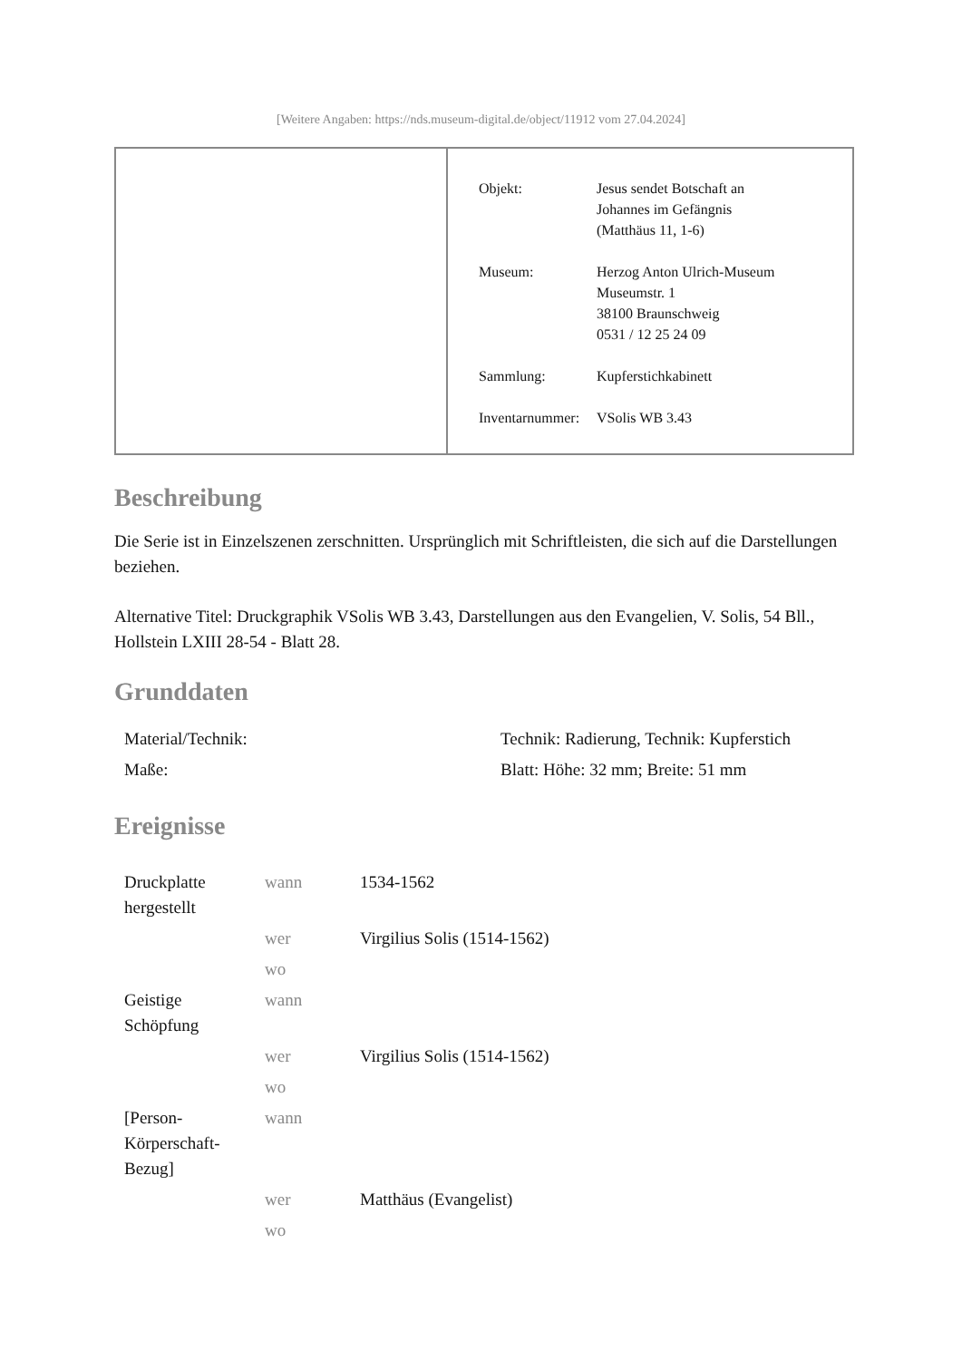[Weitere Angaben: https://nds.museum-digital.de/object/11912 vom 27.04.2024]
| Objekt: | Jesus sendet Botschaft an Johannes im Gefängnis (Matthäus 11, 1-6) |
| Museum: | Herzog Anton Ulrich-Museum Museumstr. 1 38100 Braunschweig 0531 / 12 25 24 09 |
| Sammlung: | Kupferstichkabinett |
| Inventarnummer: | VSolis WB 3.43 |
Beschreibung
Die Serie ist in Einzelszenen zerschnitten. Ursprünglich mit Schriftleisten, die sich auf die Darstellungen beziehen.
Alternative Titel: Druckgraphik VSolis WB 3.43, Darstellungen aus den Evangelien, V. Solis, 54 Bll., Hollstein LXIII 28-54 - Blatt 28.
Grunddaten
| Material/Technik: | Technik: Radierung, Technik: Kupferstich |
| Maße: | Blatt: Höhe: 32 mm; Breite: 51 mm |
Ereignisse
| Druckplatte hergestellt | wann | 1534-1562 |
| | wer | Virgilius Solis (1514-1562) |
| | wo | |
| Geistige Schöpfung | wann | |
| | wer | Virgilius Solis (1514-1562) |
| | wo | |
| [Person-Körperschaft-Bezug] | wann | |
| | wer | Matthäus (Evangelist) |
| | wo | |